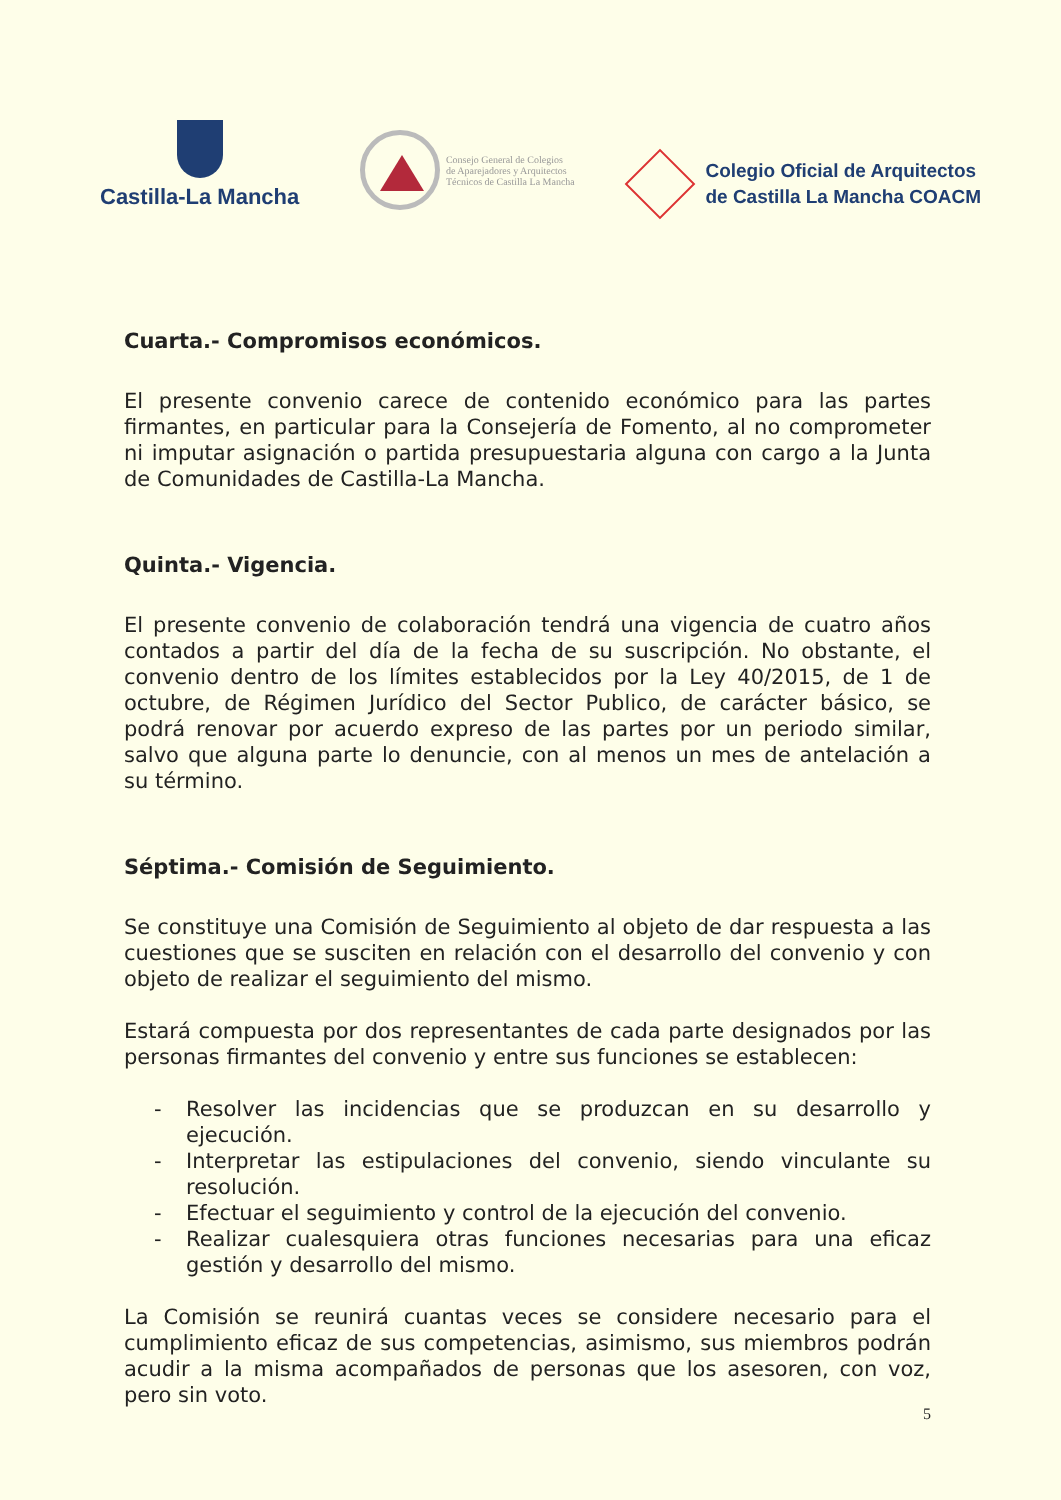Castilla-La Mancha
Consejo General de Colegios
de Aparejadores y Arquitectos
Técnicos de Castilla La Mancha
Colegio Oficial de Arquitectos
de Castilla La Mancha COACM
Cuarta.- Compromisos económicos.
El presente convenio carece de contenido económico para las partes firmantes, en particular para la Consejería de Fomento, al no comprometer ni imputar asignación o partida presupuestaria alguna con cargo a la Junta de Comunidades de Castilla-La Mancha.
Quinta.- Vigencia.
El presente convenio de colaboración tendrá una vigencia de cuatro años contados a partir del día de la fecha de su suscripción. No obstante, el convenio dentro de los límites establecidos por la Ley 40/2015, de 1 de octubre, de Régimen Jurídico del Sector Publico, de carácter básico, se podrá renovar por acuerdo expreso de las partes por un periodo similar, salvo que alguna parte lo denuncie, con al menos un mes de antelación a su término.
Séptima.- Comisión de Seguimiento.
Se constituye una Comisión de Seguimiento al objeto de dar respuesta a las cuestiones que se susciten en relación con el desarrollo del convenio y con objeto de realizar el seguimiento del mismo.
Estará compuesta por dos representantes de cada parte designados por las personas firmantes del convenio y entre sus funciones se establecen:
- Resolver las incidencias que se produzcan en su desarrollo y ejecución.
- Interpretar las estipulaciones del convenio, siendo vinculante su resolución.
- Efectuar el seguimiento y control de la ejecución del convenio.
- Realizar cualesquiera otras funciones necesarias para una eficaz gestión y desarrollo del mismo.
La Comisión se reunirá cuantas veces se considere necesario para el cumplimiento eficaz de sus competencias, asimismo, sus miembros podrán acudir a la misma acompañados de personas que los asesoren, con voz, pero sin voto.
5